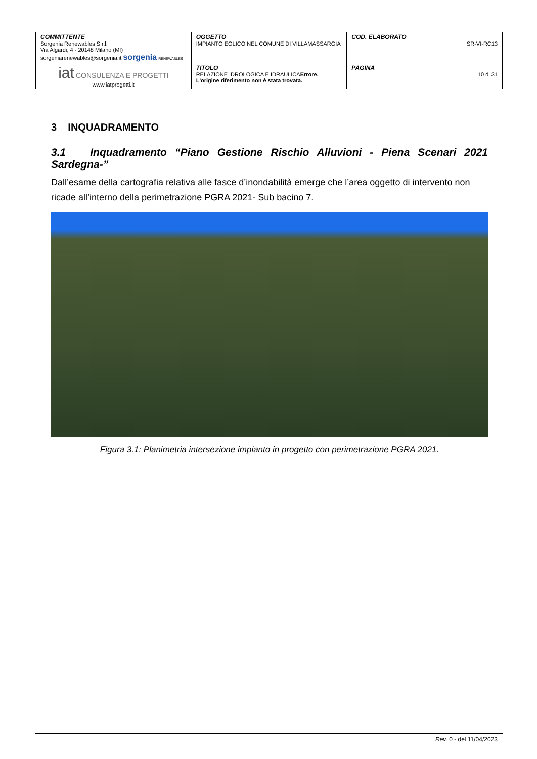| COMMITTENTE Sorgenia Renewables S.r.l. Via Algardi, 4 - 20148 Milano (MI) sorgeniarenewables@sorgenia.it sorgenia RENEWABLES | OGGETTO IMPIANTO EOLICO NEL COMUNE DI VILLAMASSARGIA | COD. ELABORATO SR-VI-RC13 |
| iat CONSULENZA E PROGETTI www.iatprogetti.it | TITOLO RELAZIONE IDROLOGICA E IDRAULICA Errore. L'origine riferimento non è stata trovata. | PAGINA 10 di 31 |
3 INQUADRAMENTO
3.1 Inquadramento “Piano Gestione Rischio Alluvioni - Piena Scenari 2021 Sardegna-”
Dall’esame della cartografia relativa alle fasce d’inondabilità emerge che l’area oggetto di intervento non ricade all’interno della perimetrazione PGRA 2021- Sub bacino 7.
Figura 3.1: Planimetria intersezione impianto in progetto con perimetrazione PGRA 2021.
Rev. 0 - del 11/04/2023